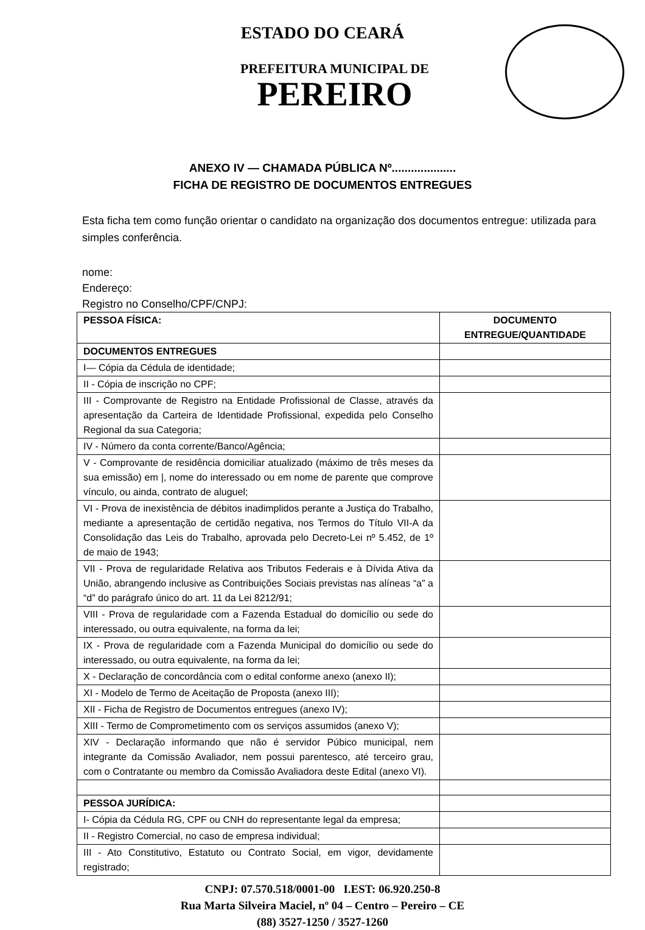ESTADO DO CEARÁ
PREFEITURA MUNICIPAL DE
PEREIRO
ANEXO IV — CHAMADA PÚBLICA Nº....................
FICHA DE REGISTRO DE DOCUMENTOS ENTREGUES
Esta ficha tem como função orientar o candidato na organização dos documentos entregue: utilizada para simples conferência.
nome:
Endereço:
Registro no Conselho/CPF/CNPJ:
| PESSOA FÍSICA: | DOCUMENTO ENTREGUE/QUANTIDADE |
| --- | --- |
| DOCUMENTOS ENTREGUES | |
| I— Cópia da Cédula de identidade; | |
| II - Cópia de inscrição no CPF; | |
| III - Comprovante de Registro na Entidade Profissional de Classe, através da apresentação da Carteira de Identidade Profissional, expedida pelo Conselho Regional da sua Categoria; | |
| IV - Número da conta corrente/Banco/Agência; | |
| V - Comprovante de residência domiciliar atualizado (máximo de três meses da sua emissão) em /, nome do interessado ou em nome de parente que comprove vínculo, ou ainda, contrato de aluguel; | |
| VI - Prova de inexistência de débitos inadimplidos perante a Justiça do Trabalho, mediante a apresentação de certidão negativa, nos Termos do Título VII-A da Consolidação das Leis do Trabalho, aprovada pelo Decreto-Lei nº 5.452, de 1º de maio de 1943; | |
| VII - Prova de regularidade Relativa aos Tributos Federais e à Dívida Ativa da União, abrangendo inclusive as Contribuições Sociais previstas nas alíneas “a” a “d” do parágrafo único do art. 11 da Lei 8212/91; | |
| VIII - Prova de regularidade com a Fazenda Estadual do domicílio ou sede do interessado, ou outra equivalente, na forma da lei; | |
| IX - Prova de regularidade com a Fazenda Municipal do domicílio ou sede do interessado, ou outra equivalente, na forma da lei; | |
| X - Declaração de concordância com o edital conforme anexo (anexo II); | |
| XI - Modelo de Termo de Aceitação de Proposta (anexo III); | |
| XII - Ficha de Registro de Documentos entregues (anexo IV); | |
| XIII - Termo de Comprometimento com os serviços assumidos (anexo V); | |
| XIV - Declaração informando que não é servidor Púbico municipal, nem integrante da Comissão Avaliador, nem possui parentesco, até terceiro grau, com o Contratante ou membro da Comissão Avaliadora deste Edital (anexo VI). | |
| PESSOA JURÍDICA: | |
| I- Cópia da Cédula RG, CPF ou CNH do representante legal da empresa; | |
| II - Registro Comercial, no caso de empresa individual; | |
| III - Ato Constitutivo, Estatuto ou Contrato Social, em vigor, devidamente registrado; | |
CNPJ: 07.570.518/0001-00 I.EST: 06.920.250-8
Rua Marta Silveira Maciel, nº 04 – Centro – Pereiro – CE
(88) 3527-1250 / 3527-1260